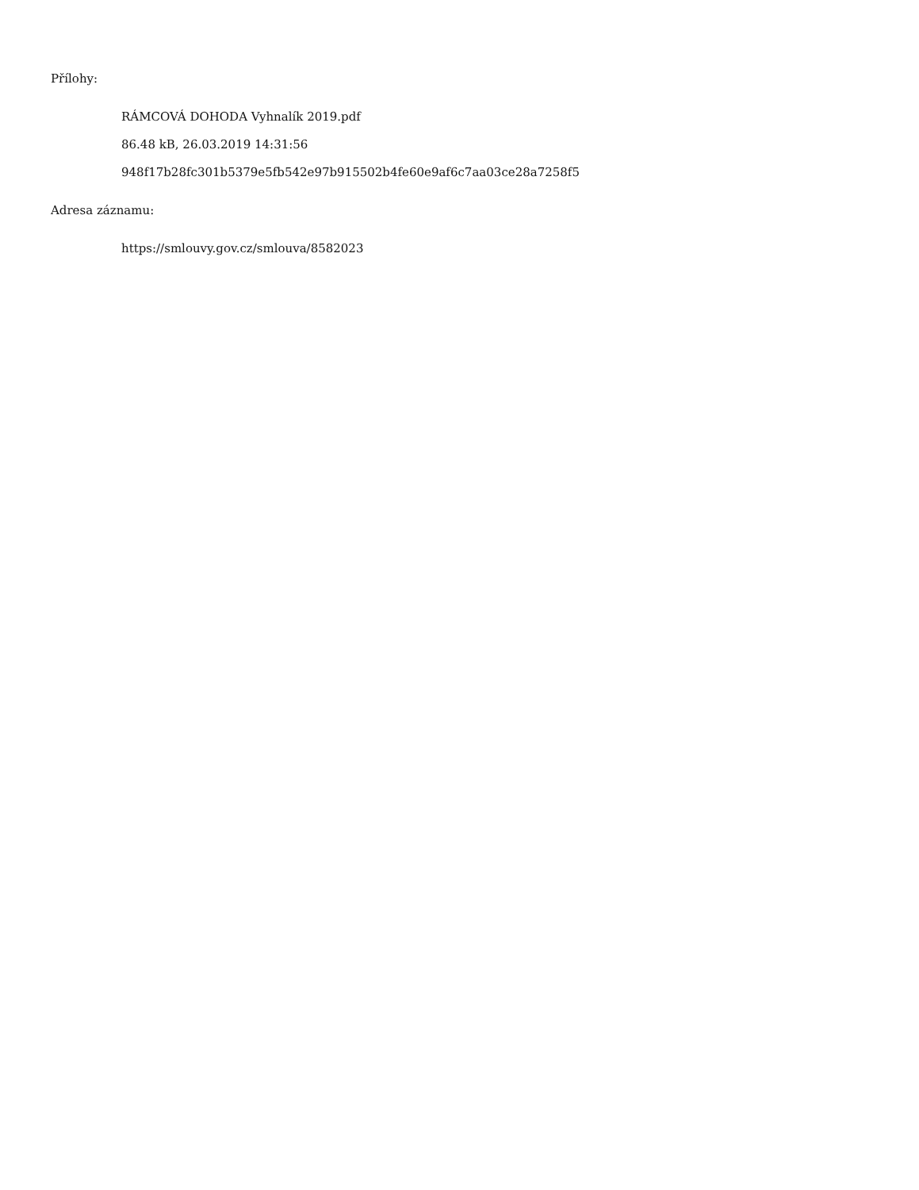Přílohy:
RÁMCOVÁ DOHODA Vyhnalík 2019.pdf
86.48 kB, 26.03.2019 14:31:56
948f17b28fc301b5379e5fb542e97b915502b4fe60e9af6c7aa03ce28a7258f5
Adresa záznamu:
https://smlouvy.gov.cz/smlouva/8582023